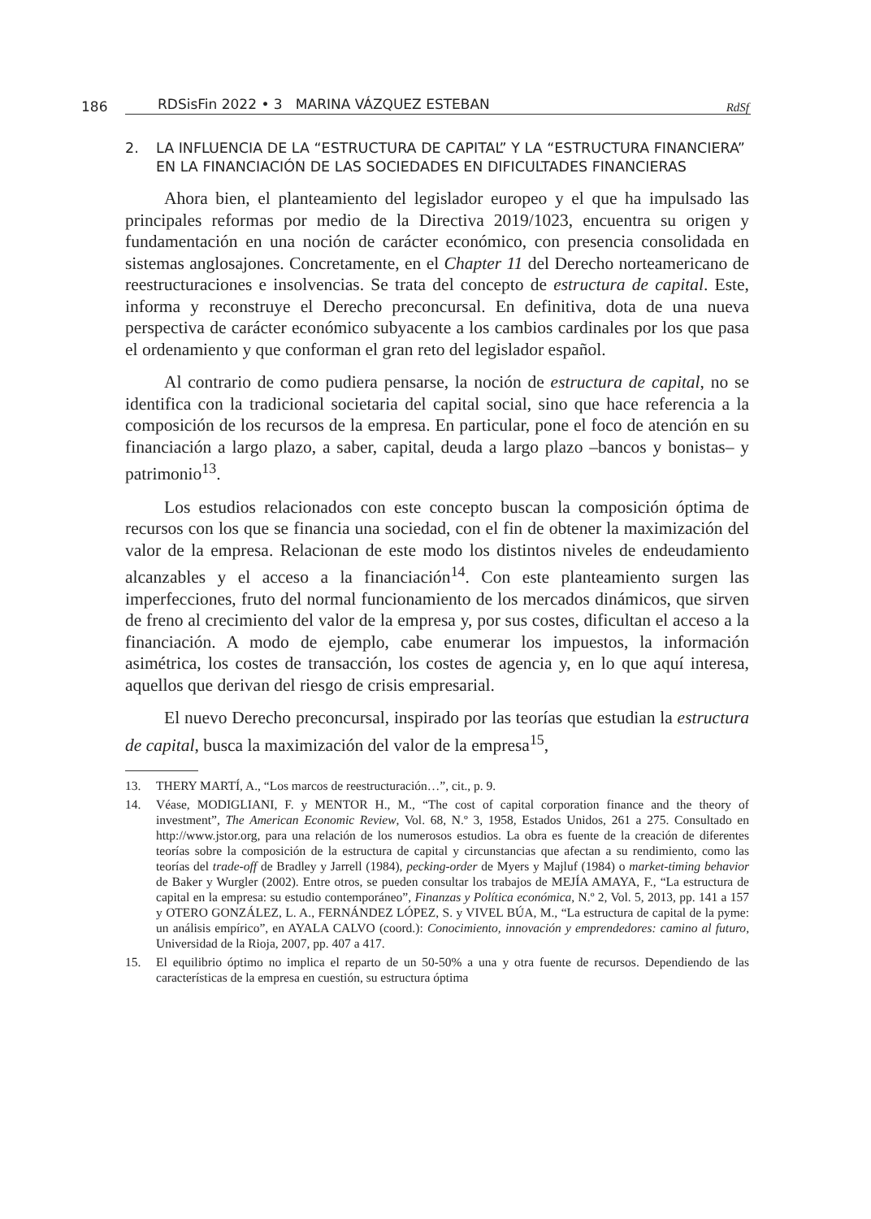186 RDSisFin 2022 • 3 MARINA VÁZQUEZ ESTEBAN RdSf
2. LA INFLUENCIA DE LA “ESTRUCTURA DE CAPITAL” Y LA “ESTRUCTURA FINANCIERA” EN LA FINANCIACIÓN DE LAS SOCIEDADES EN DIFICULTADES FINANCIERAS
Ahora bien, el planteamiento del legislador europeo y el que ha impulsado las principales reformas por medio de la Directiva 2019/1023, encuentra su origen y fundamentación en una noción de carácter económico, con presencia consolidada en sistemas anglosajones. Concretamente, en el Chapter 11 del Derecho norteamericano de reestructuraciones e insolvencias. Se trata del concepto de estructura de capital. Este, informa y reconstruye el Derecho preconcursal. En definitiva, dota de una nueva perspectiva de carácter económico subyacente a los cambios cardinales por los que pasa el ordenamiento y que conforman el gran reto del legislador español.
Al contrario de como pudiera pensarse, la noción de estructura de capital, no se identifica con la tradicional societaria del capital social, sino que hace referencia a la composición de los recursos de la empresa. En particular, pone el foco de atención en su financiación a largo plazo, a saber, capital, deuda a largo plazo –bancos y bonistas– y patrimonio<sup>13</sup>.
Los estudios relacionados con este concepto buscan la composición óptima de recursos con los que se financia una sociedad, con el fin de obtener la maximización del valor de la empresa. Relacionan de este modo los distintos niveles de endeudamiento alcanzables y el acceso a la financiación<sup>14</sup>. Con este planteamiento surgen las imperfecciones, fruto del normal funcionamiento de los mercados dinámicos, que sirven de freno al crecimiento del valor de la empresa y, por sus costes, dificultan el acceso a la financiación. A modo de ejemplo, cabe enumerar los impuestos, la información asimétrica, los costes de transacción, los costes de agencia y, en lo que aquí interesa, aquellos que derivan del riesgo de crisis empresarial.
El nuevo Derecho preconcursal, inspirado por las teorías que estudian la estructura de capital, busca la maximización del valor de la empresa<sup>15</sup>,
13. THERY MARTÍ, A., “Los marcos de reestructuración…”, cit., p. 9.
14. Véase, MODIGLIANI, F. y MENTOR H., M., “The cost of capital corporation finance and the theory of investment”, The American Economic Review, Vol. 68, N.º 3, 1958, Estados Unidos, 261 a 275. Consultado en http://www.jstor.org, para una relación de los numerosos estudios. La obra es fuente de la creación de diferentes teorías sobre la composición de la estructura de capital y circunstancias que afectan a su rendimiento, como las teorías del trade-off de Bradley y Jarrell (1984), pecking-order de Myers y Majluf (1984) o market-timing behavior de Baker y Wurgler (2002). Entre otros, se pueden consultar los trabajos de MEJÍA AMAYA, F., “La estructura de capital en la empresa: su estudio contemporáneo”, Finanzas y Política económica, N.º 2, Vol. 5, 2013, pp. 141 a 157 y OTERO GONZÁLEZ, L. A., FERNÁNDEZ LÓPEZ, S. y VIVEL BÚA, M., “La estructura de capital de la pyme: un análisis empírico”, en AYALA CALVO (coord.): Conocimiento, innovación y emprendedores: camino al futuro, Universidad de la Rioja, 2007, pp. 407 a 417.
15. El equilibrio óptimo no implica el reparto de un 50-50% a una y otra fuente de recursos. Dependiendo de las características de la empresa en cuestión, su estructura óptima